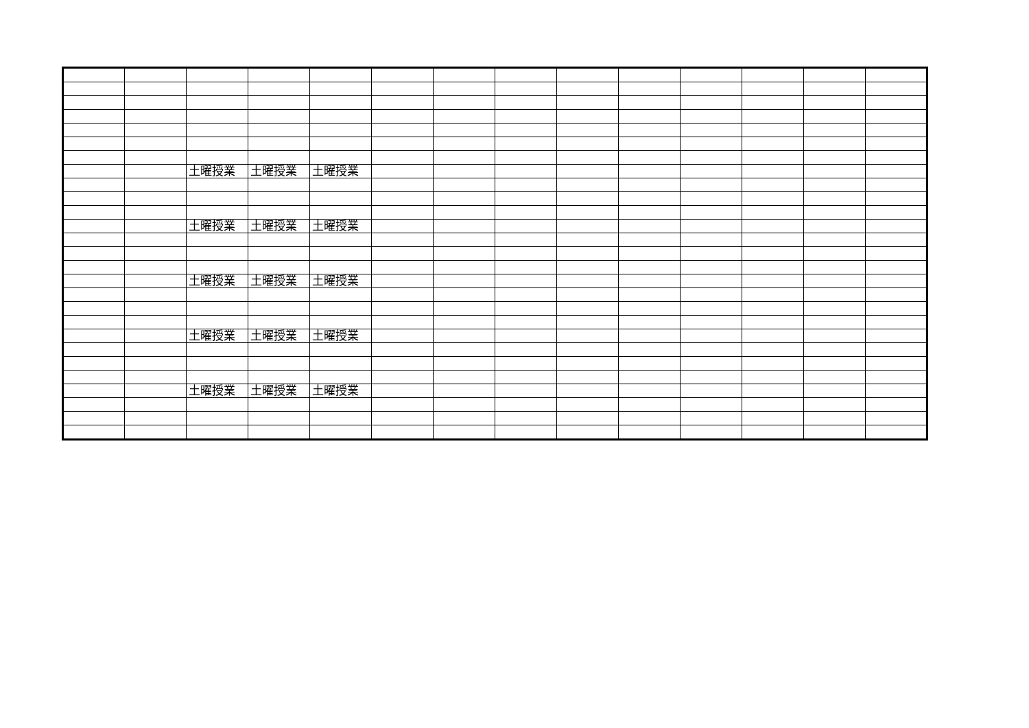| | | 土曜授業 | 土曜授業 | 土曜授業 | | | | | | | | | |
| | | 土曜授業 | 土曜授業 | 土曜授業 | | | | | | | | | |
| | | 土曜授業 | 土曜授業 | 土曜授業 | | | | | | | | | |
| | | 土曜授業 | 土曜授業 | 土曜授業 | | | | | | | | | |
| | | 土曜授業 | 土曜授業 | 土曜授業 | | | | | | | | | |